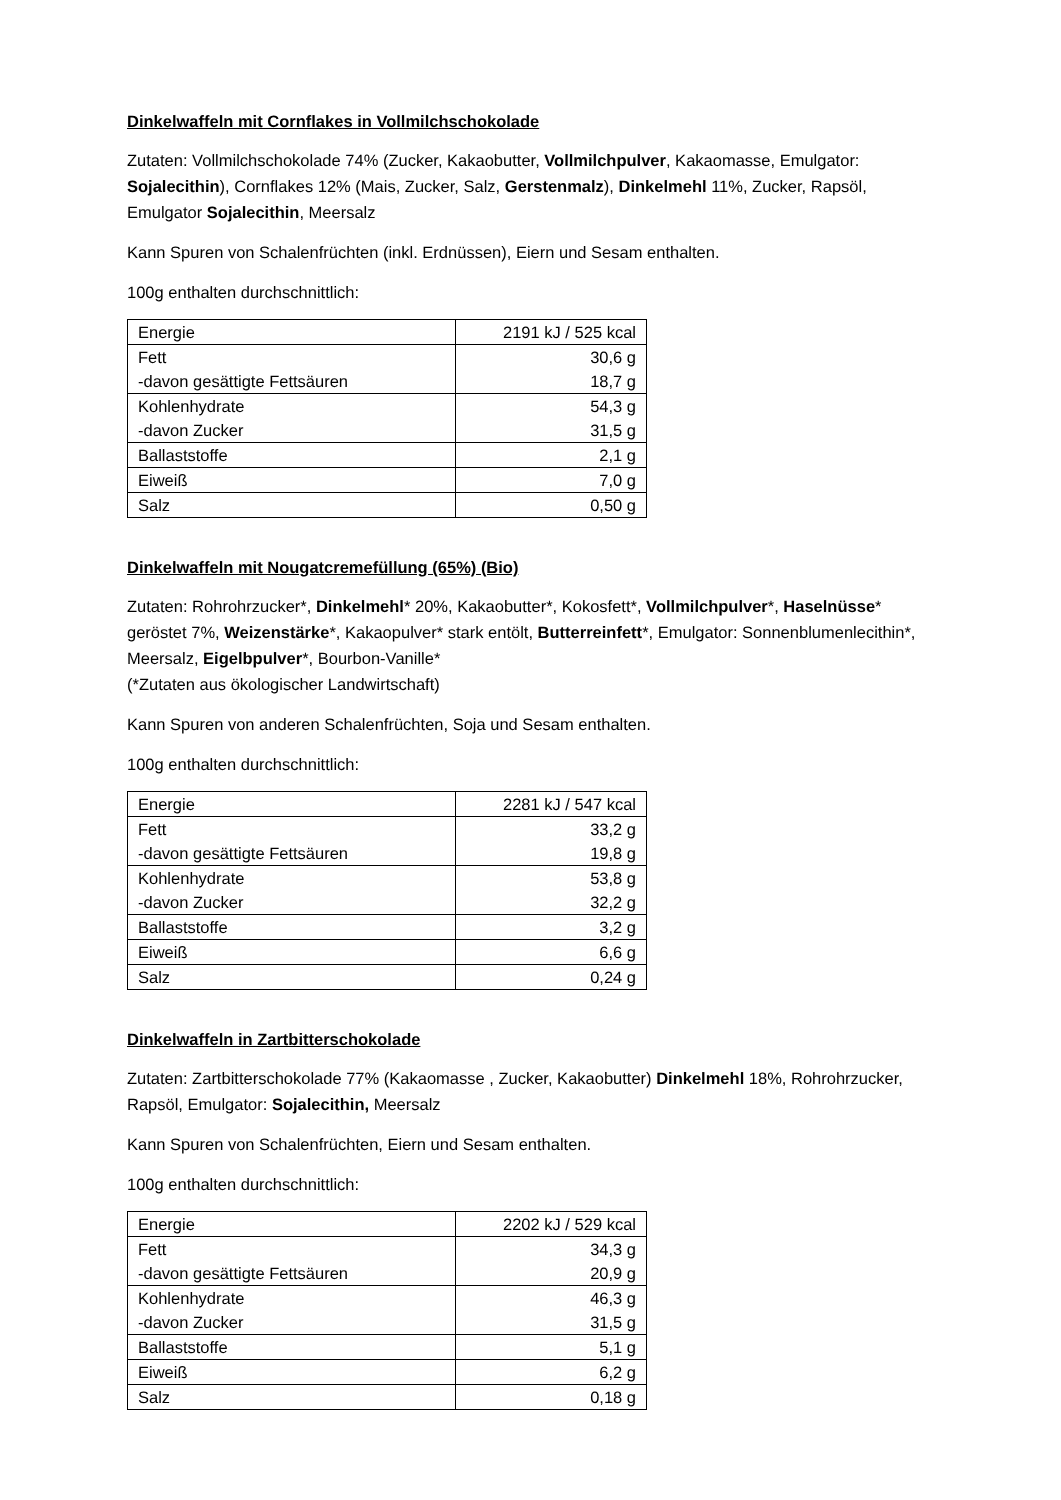Dinkelwaffeln mit Cornflakes in Vollmilchschokolade
Zutaten: Vollmilchschokolade 74% (Zucker, Kakaobutter, Vollmilchpulver, Kakaomasse, Emulgator: Sojalecithin), Cornflakes 12% (Mais, Zucker, Salz, Gerstenmalz), Dinkelmehl 11%, Zucker, Rapsöl, Emulgator Sojalecithin, Meersalz
Kann Spuren von Schalenfrüchten (inkl. Erdnüssen), Eiern und Sesam enthalten.
100g enthalten durchschnittlich:
| Energie | 2191 kJ / 525 kcal |
| Fett -davon gesättigte Fettsäuren | 30,6 g 18,7 g |
| Kohlenhydrate -davon Zucker | 54,3 g 31,5 g |
| Ballaststoffe | 2,1 g |
| Eiweiß | 7,0 g |
| Salz | 0,50 g |
Dinkelwaffeln mit Nougatcremefüllung (65%) (Bio)
Zutaten: Rohrohrzucker*, Dinkelmehl* 20%, Kakaobutter*, Kokosfett*, Vollmilchpulver*, Haselnüsse* geröstet 7%, Weizenstärke*, Kakaopulver* stark entölt, Butterreinfett*, Emulgator: Sonnenblumenlecithin*, Meersalz, Eigelbpulver*, Bourbon-Vanille*
(*Zutaten aus ökologischer Landwirtschaft)
Kann Spuren von anderen Schalenfrüchten, Soja und Sesam enthalten.
100g enthalten durchschnittlich:
| Energie | 2281 kJ / 547 kcal |
| Fett -davon gesättigte Fettsäuren | 33,2 g 19,8 g |
| Kohlenhydrate -davon Zucker | 53,8 g 32,2 g |
| Ballaststoffe | 3,2 g |
| Eiweiß | 6,6 g |
| Salz | 0,24 g |
Dinkelwaffeln in Zartbitterschokolade
Zutaten: Zartbitterschokolade 77% (Kakaomasse , Zucker, Kakaobutter) Dinkelmehl 18%, Rohrohrzucker, Rapsöl, Emulgator: Sojalecithin, Meersalz
Kann Spuren von Schalenfrüchten, Eiern und Sesam enthalten.
100g enthalten durchschnittlich:
| Energie | 2202 kJ / 529 kcal |
| Fett -davon gesättigte Fettsäuren | 34,3 g 20,9 g |
| Kohlenhydrate -davon Zucker | 46,3 g 31,5 g |
| Ballaststoffe | 5,1 g |
| Eiweiß | 6,2 g |
| Salz | 0,18 g |